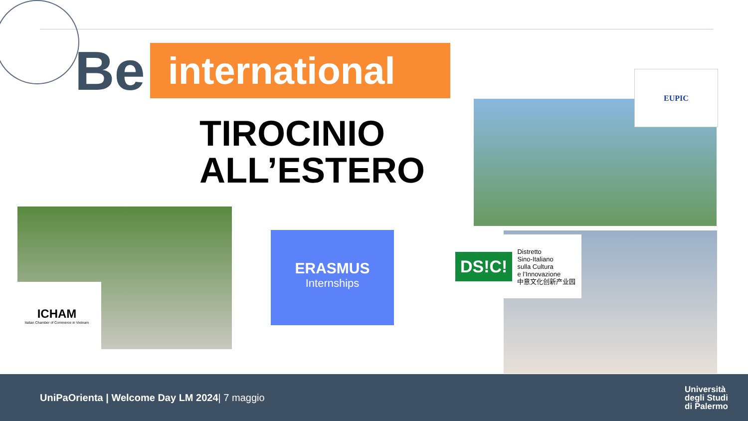Be international
TIROCINIO
ALL’ESTERO
EUPIC
ICHAM
Italian Chamber of Commerce in Vietnam
ERASMUS
Internships
DS!C!
Distretto
Sino-Italiano
sulla Cultura
e l’Innovazione
中意文化创新产业园
UniPaOrienta | Welcome Day LM 2024| 7 maggio
Università
degli Studi
di Palermo